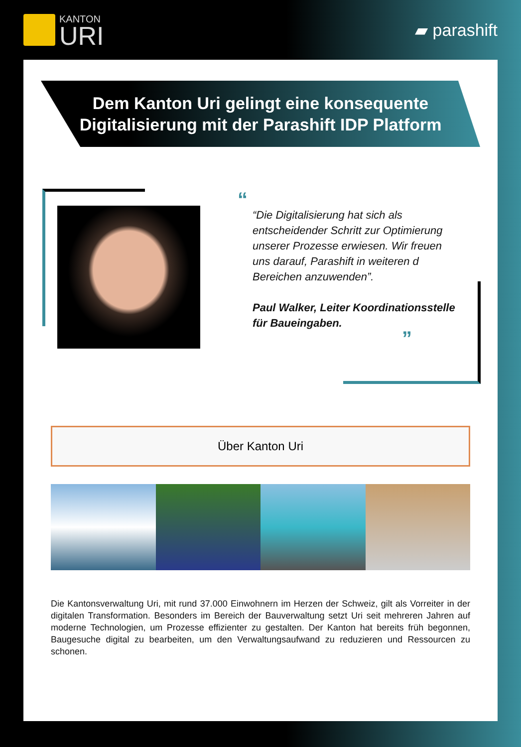KANTON
URI
▰ parashift
Dem Kanton Uri gelingt eine konsequente
Digitalisierung mit der Parashift IDP Platform
“
“Die Digitalisierung hat sich als entscheidender Schritt zur Optimierung unserer Prozesse erwiesen. Wir freuen uns darauf, Parashift in weiteren d Bereichen anzuwenden”.
Paul Walker, Leiter Koordinationsstelle für Baueingaben.
”
Über Kanton Uri
Die Kantonsverwaltung Uri, mit rund 37.000 Einwohnern im Herzen der Schweiz, gilt als Vorreiter in der digitalen Transformation. Besonders im Bereich der Bauverwaltung setzt Uri seit mehreren Jahren auf moderne Technologien, um Prozesse effizienter zu gestalten. Der Kanton hat bereits früh begonnen, Baugesuche digital zu bearbeiten, um den Verwaltungsaufwand zu reduzieren und Ressourcen zu schonen.